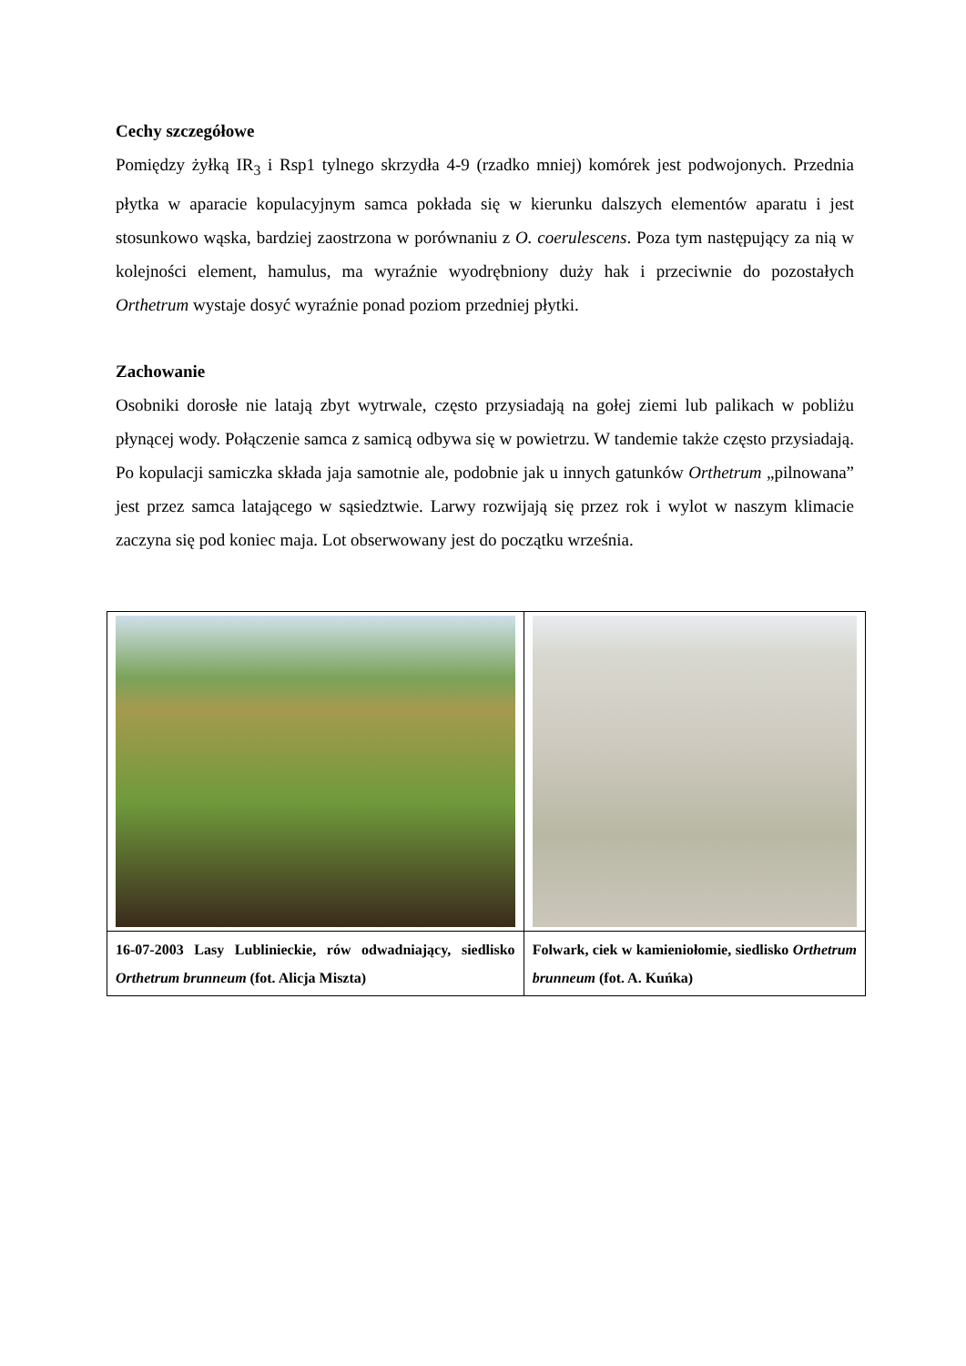Cechy szczegółowe
Pomiędzy żyłką IR<sub>3</sub> i Rsp1 tylnego skrzydła 4-9 (rzadko mniej) komórek jest podwojonych. Przednia płytka w aparacie kopulacyjnym samca pokłada się w kierunku dalszych elementów aparatu i jest stosunkowo wąska, bardziej zaostrzona w porównaniu z O. coerulescens. Poza tym następujący za nią w kolejności element, hamulus, ma wyraźnie wyodrębniony duży hak i przeciwnie do pozostałych Orthetrum wystaje dosyć wyraźnie ponad poziom przedniej płytki.
Zachowanie
Osobniki dorosłe nie latają zbyt wytrwale, często przysiadają na gołej ziemi lub palikach w pobliżu płynącej wody. Połączenie samca z samicą odbywa się w powietrzu. W tandemie także często przysiadają. Po kopulacji samiczka składa jaja samotnie ale, podobnie jak u innych gatunków Orthetrum „pilnowana” jest przez samca latającego w sąsiedztwie. Larwy rozwijają się przez rok i wylot w naszym klimacie zaczyna się pod koniec maja. Lot obserwowany jest do początku września.
| 16-07-2003 Lasy Lublinieckie, rów odwadniający, siedlisko Orthetrum brunneum (fot. Alicja Miszta) | Folwark, ciek w kamieniołomie, siedlisko Orthetrum brunneum (fot. A. Kuńka) |